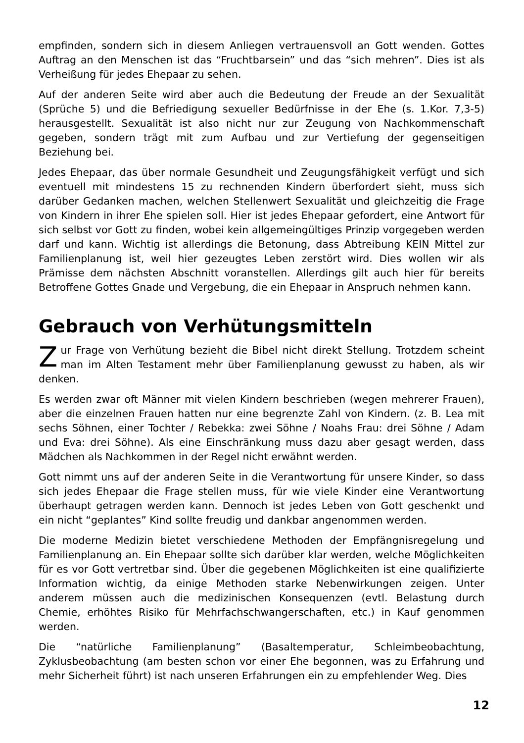empfinden, sondern sich in diesem Anliegen vertrauensvoll an Gott wenden. Gottes Auftrag an den Menschen ist das “Fruchtbarsein” und das “sich mehren”. Dies ist als Verheißung für jedes Ehepaar zu sehen.
Auf der anderen Seite wird aber auch die Bedeutung der Freude an der Sexualität (Sprüche 5) und die Befriedigung sexueller Bedürfnisse in der Ehe (s. 1.Kor. 7,3-5) herausgestellt. Sexualität ist also nicht nur zur Zeugung von Nachkommenschaft gegeben, sondern trägt mit zum Aufbau und zur Vertiefung der gegenseitigen Beziehung bei.
Jedes Ehepaar, das über normale Gesundheit und Zeugungsfähigkeit verfügt und sich eventuell mit mindestens 15 zu rechnenden Kindern überfordert sieht, muss sich darüber Gedanken machen, welchen Stellenwert Sexualität und gleichzeitig die Frage von Kindern in ihrer Ehe spielen soll. Hier ist jedes Ehepaar gefordert, eine Antwort für sich selbst vor Gott zu finden, wobei kein allgemeingültiges Prinzip vorgegeben werden darf und kann. Wichtig ist allerdings die Betonung, dass Abtreibung KEIN Mittel zur Familienplanung ist, weil hier gezeugtes Leben zerstört wird. Dies wollen wir als Prämisse dem nächsten Abschnitt voranstellen. Allerdings gilt auch hier für bereits Betroffene Gottes Gnade und Vergebung, die ein Ehepaar in Anspruch nehmen kann.
Gebrauch von Verhütungsmitteln
Zur Frage von Verhütung bezieht die Bibel nicht direkt Stellung. Trotzdem scheint man im Alten Testament mehr über Familienplanung gewusst zu haben, als wir denken.
Es werden zwar oft Männer mit vielen Kindern beschrieben (wegen mehrerer Frauen), aber die einzelnen Frauen hatten nur eine begrenzte Zahl von Kindern. (z. B. Lea mit sechs Söhnen, einer Tochter / Rebekka: zwei Söhne / Noahs Frau: drei Söhne / Adam und Eva: drei Söhne). Als eine Einschränkung muss dazu aber gesagt werden, dass Mädchen als Nachkommen in der Regel nicht erwähnt werden.
Gott nimmt uns auf der anderen Seite in die Verantwortung für unsere Kinder, so dass sich jedes Ehepaar die Frage stellen muss, für wie viele Kinder eine Verantwortung überhaupt getragen werden kann. Dennoch ist jedes Leben von Gott geschenkt und ein nicht “geplantes” Kind sollte freudig und dankbar angenommen werden.
Die moderne Medizin bietet verschiedene Methoden der Empfängnisregelung und Familienplanung an. Ein Ehepaar sollte sich darüber klar werden, welche Möglichkeiten für es vor Gott vertretbar sind. Über die gegebenen Möglichkeiten ist eine qualifizierte Information wichtig, da einige Methoden starke Nebenwirkungen zeigen. Unter anderem müssen auch die medizinischen Konsequenzen (evtl. Belastung durch Chemie, erhöhtes Risiko für Mehrfachschwangerschaften, etc.) in Kauf genommen werden.
Die “natürliche Familienplanung” (Basaltemperatur, Schleimbeobachtung, Zyklusbeobachtung (am besten schon vor einer Ehe begonnen, was zu Erfahrung und mehr Sicherheit führt) ist nach unseren Erfahrungen ein zu empfehlender Weg. Dies
12